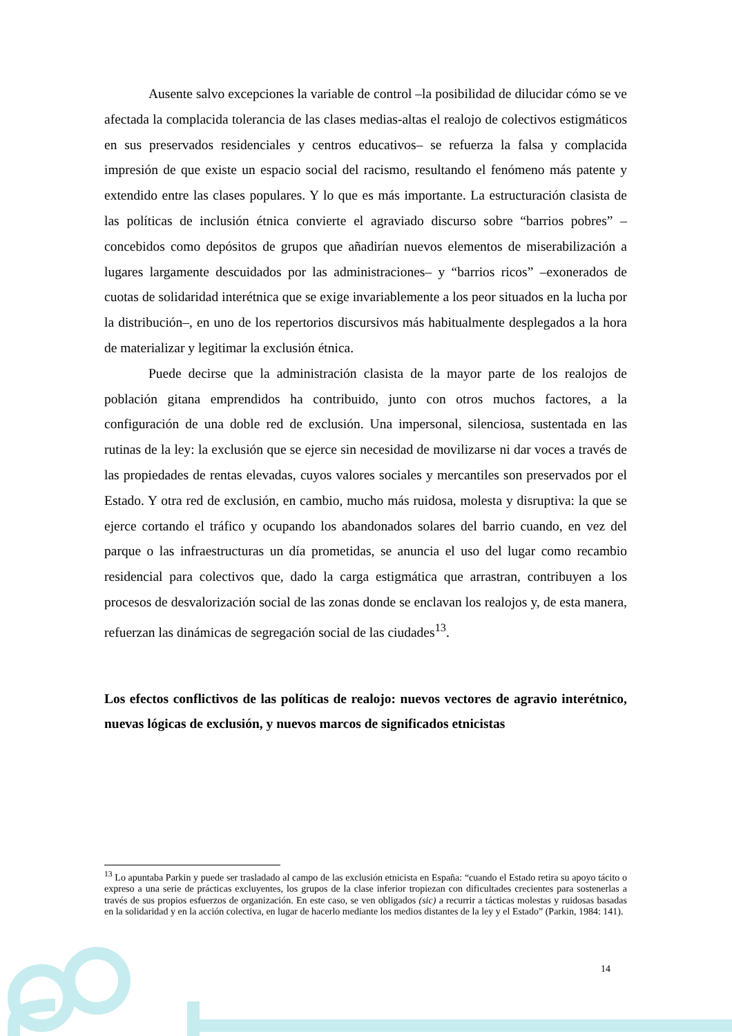Ausente salvo excepciones la variable de control –la posibilidad de dilucidar cómo se ve afectada la complacida tolerancia de las clases medias-altas el realojo de colectivos estigmáticos en sus preservados residenciales y centros educativos– se refuerza la falsa y complacida impresión de que existe un espacio social del racismo, resultando el fenómeno más patente y extendido entre las clases populares. Y lo que es más importante. La estructuración clasista de las políticas de inclusión étnica convierte el agraviado discurso sobre “barrios pobres” –concebidos como depósitos de grupos que añadirían nuevos elementos de miserabilización a lugares largamente descuidados por las administraciones– y “barrios ricos” –exonerados de cuotas de solidaridad interétnica que se exige invariablemente a los peor situados en la lucha por la distribución–, en uno de los repertorios discursivos más habitualmente desplegados a la hora de materializar y legitimar la exclusión étnica.
Puede decirse que la administración clasista de la mayor parte de los realojos de población gitana emprendidos ha contribuido, junto con otros muchos factores, a la configuración de una doble red de exclusión. Una impersonal, silenciosa, sustentada en las rutinas de la ley: la exclusión que se ejerce sin necesidad de movilizarse ni dar voces a través de las propiedades de rentas elevadas, cuyos valores sociales y mercantiles son preservados por el Estado. Y otra red de exclusión, en cambio, mucho más ruidosa, molesta y disruptiva: la que se ejerce cortando el tráfico y ocupando los abandonados solares del barrio cuando, en vez del parque o las infraestructuras un día prometidas, se anuncia el uso del lugar como recambio residencial para colectivos que, dado la carga estigmática que arrastran, contribuyen a los procesos de desvalorización social de las zonas donde se enclavan los realojos y, de esta manera, refuerzan las dinámicas de segregación social de las ciudades<sup>13</sup>.
Los efectos conflictivos de las políticas de realojo: nuevos vectores de agravio interétnico, nuevas lógicas de exclusión, y nuevos marcos de significados etnicistas
<sup>13</sup> Lo apuntaba Parkin y puede ser trasladado al campo de las exclusión etnicista en España: “cuando el Estado retira su apoyo tácito o expreso a una serie de prácticas excluyentes, los grupos de la clase inferior tropiezan con dificultades crecientes para sostenerlas a través de sus propios esfuerzos de organización. En este caso, se ven obligados (sic) a recurrir a tácticas molestas y ruidosas basadas en la solidaridad y en la acción colectiva, en lugar de hacerlo mediante los medios distantes de la ley y el Estado” (Parkin, 1984: 141).
14